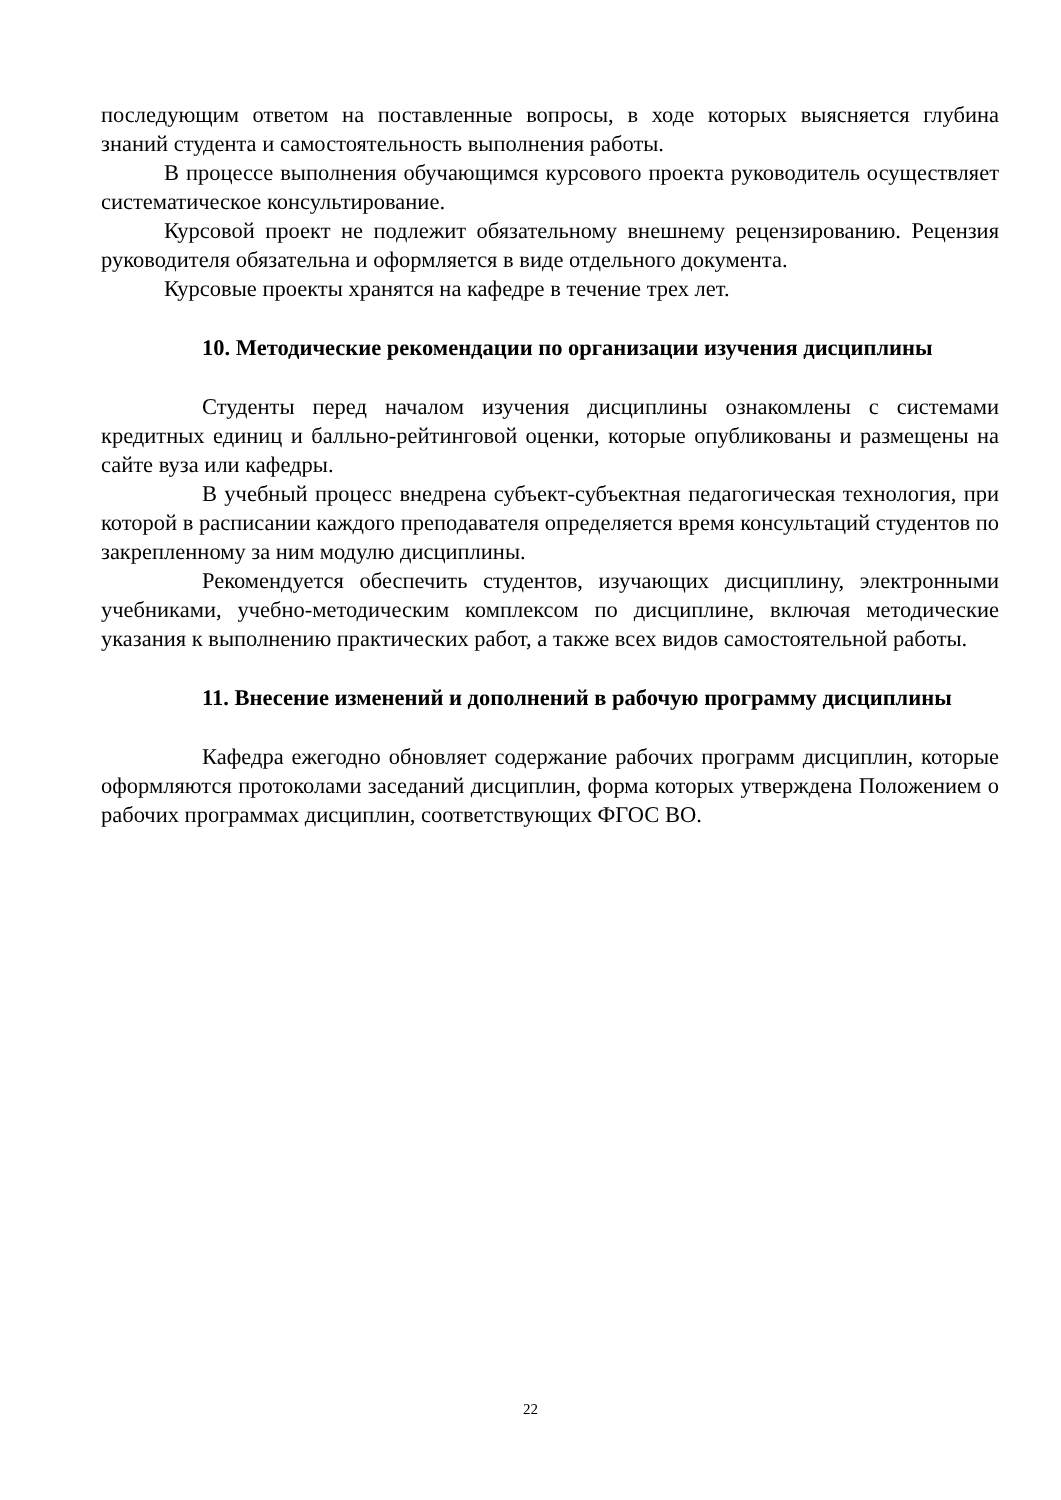последующим ответом на поставленные вопросы, в ходе которых выясняется глубина знаний студента и самостоятельность выполнения работы.
В процессе выполнения обучающимся курсового проекта руководитель осуществляет систематическое консультирование.
Курсовой проект не подлежит обязательному внешнему рецензированию. Рецензия руководителя обязательна и оформляется в виде отдельного документа.
Курсовые проекты хранятся на кафедре в течение трех лет.
10. Методические рекомендации по организации изучения дисциплины
Студенты перед началом изучения дисциплины ознакомлены с системами кредитных единиц и балльно-рейтинговой оценки, которые опубликованы и размещены на сайте вуза или кафедры.
В учебный процесс внедрена субъект-субъектная педагогическая технология, при которой в расписании каждого преподавателя определяется время консультаций студентов по закрепленному за ним модулю дисциплины.
Рекомендуется обеспечить студентов, изучающих дисциплину, электронными учебниками, учебно-методическим комплексом по дисциплине, включая методические указания к выполнению практических работ, а также всех видов самостоятельной работы.
11. Внесение изменений и дополнений в рабочую программу дисциплины
Кафедра ежегодно обновляет содержание рабочих программ дисциплин, которые оформляются протоколами заседаний дисциплин, форма которых утверждена Положением о рабочих программах дисциплин, соответствующих ФГОС ВО.
22